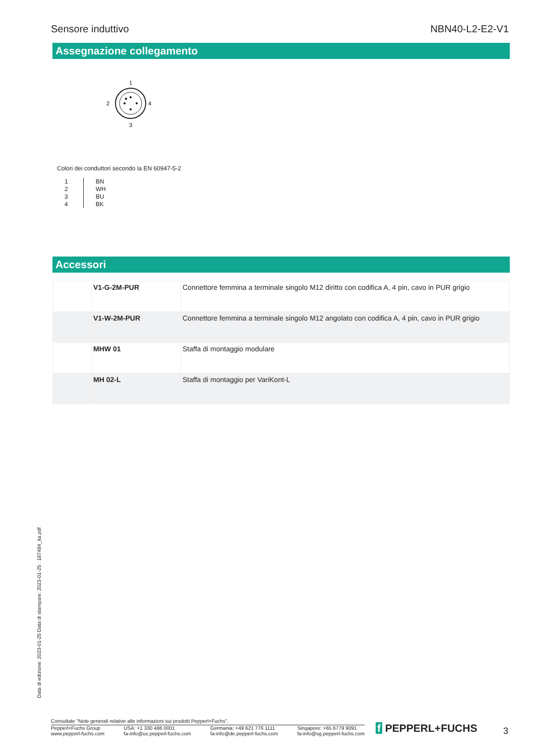Sensore induttivo NBN40-L2-E2-V1
Assegnazione collegamento
1
2
4
3
Colori dei conduttori secondo la EN 60947-5-2
| 1 2 3 4 | BN WH BU BK |
Accessori
| | V1-G-2M-PUR | Connettore femmina a terminale singolo M12 diritto con codifica A, 4 pin, cavo in PUR grigio |
| | V1-W-2M-PUR | Connettore femmina a terminale singolo M12 angolato con codifica A, 4 pin, cavo in PUR grigio |
| | MHW 01 | Staffa di montaggio modulare |
| | MH 02-L | Staffa di montaggio per VariKont-L |
Data di edizione: 2023-01-25 Data di stampare: 2023-01-25 : 187484_ita.pdf
Consultate "Note generali relative alle informazioni sui prodotti Pepperl+Fuchs".
Pepperl+Fuchs Group
www.pepperl-fuchs.com USA: +1 330 486 0001
fa-info@us.pepperl-fuchs.com Germania: +49 621 776 1111
fa-info@de.pepperl-fuchs.com Singapore: +65 6779 9091
fa-info@sg.pepperl-fuchs.com
f PEPPERL+FUCHS 3